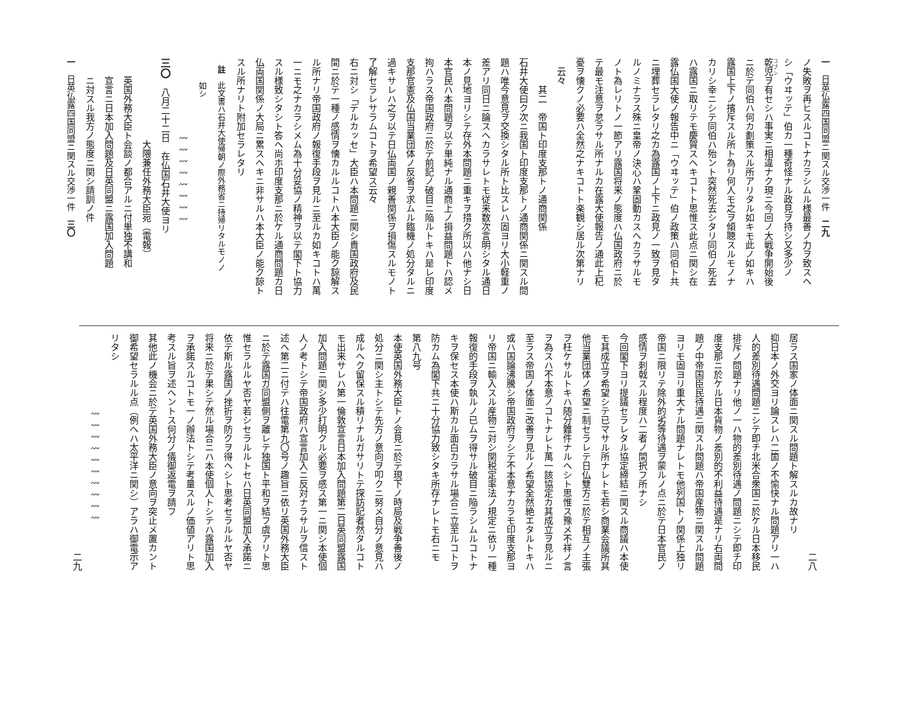一　日英仏露四国同盟ニ関スル交渉一件　二九
ノ失敗ヲ再ヒスルコトナカラシムル様最善ノ力ヲ致スヘ
シ「ウヰッテ」伯カ一種奇怪ナル政見ヲ持シ又多少ノ
乾児ヲ有セシハ事実ニ相違ナク現ニ今回ノ大戦争開始後
ニ於テ同伯ハ何カ劃策スル所アリタル如キモ此ノ如キハ
露国上下ノ擯斥スル所ト為リ何人モ之ヲ傾聴スルモノナ
カリシ幸ニシテ同伯ハ殆ント突然死去シタリ同伯ノ死去
ハ露国ニ取リテモ慶賀スヘキコトト思惟ス此点ニ関シ在
露仏国大使ノ報告中ニ「ウヰッテ」伯ノ政策ハ同伯ト共
ニ埋葬セラレタリ之カ為露国ノ上下ニ政見ノ一致ヲ見タ
ルノミナラス殊ニ皇帝ノ決心ハ鞏固動カスヘカラサルモ
ノト為レリトノ一節アリ露国将来ノ態度ハ仏国政府ニ於
テ最モ注意ヲ怠ラサル所ナルカ在露大使報告ノ通此上杞
憂ヲ懐クノ必要ハ全然之ナキコトト楽観シ居ル次第ナリ
云々
其二　帝国ト印度支那トノ通商関係
石井大使曰ク次ニ我国ト印度支那トノ通商関係ニ関スル問
題ハ唯今意見ヲ交換シタル所ト比スレハ固ヨリ大小軽重ノ
差アリ同日ニ論スヘカラサレトモ従来数次言明シタル通日
本ノ見地ヨリシテ存外本問題ニ重キヲ措ク所以ハ他ナシ日
本官民ハ本問題ヲ以テ単純ナル通商上ノ損益問題トハ認メ
拘ハラス帝国政府ニ於テ前記ノ破目ニ陥ルトキハ是レ印度
支那官憲及仏国当業団体ノ反省ヲ求ムル臨機ノ処分タルニ
過キサレハ之ヲ以テ日仏両国ノ親善関係ヲ損傷スルモノト
了解セラレサラムコトヲ希望ス云々
右ニ対シ「デルカッセ」大臣ハ本問題ニ関シ貴国政府及民
間ニ於テ一種ノ感情ヲ懐カルルコトハ本大臣ノ能ク諒解ス
ル所ナリ帝国政府ノ報復手段ヲ見ルニ至ルカ如キコトハ萬
一ニモ之ナカラシメム為十分妥協ノ精神ヲ以テ閣下ト協力
スル様致シタシト答ヘ尚ホ印度支那ニ於ケル通商問題カ日
仏両国関係ノ大局ニ累スヘキニ非サルハ本大臣ノ能ク諒ト
スル所ナリト附加セラレタリ
註　此文書ハ石井大使帰朝ノ際外務省ニ持帰リタルモノノ
　　如シ
〰〰〰〰〰〰〰〰
三〇　八月二十二日　在仏国石井大使ヨリ
　　　　　　　　　大隈兼任外務大臣宛（電報）
英国外務大臣ト会談ノ都合アルニ付単独不講和
宣言ニ日本加入問題及日英同盟ニ露国加入問題
ニ対スル我方ノ態度ニ関シ請訓ノ件
一　日英仏露四国同盟ニ関スル交渉一件　三〇
二八
居ラス国家ノ体面ニ関スル問題ト解スルカ故ナリ
抑日本ノ外交ヨリ論スレハ二箇ノ不愉快ナル問題アリ一ハ
人的差別待遇問題ニシテ即チ北米合衆国ニ於ケル日本移民
排斥ノ問題ナリ他ノ一ハ物的差別待遇ノ問題ニシテ即チ印
度支那ニ於ケル日本貨物ノ差別的不利益待遇是ナリ右両問
題ノ中帝国臣民待遇ニ関スル問題ハ帝国産物ニ関スル問題
ヨリモ固ヨリ重大ナル問題ナレトモ他列国トノ関係上独リ
帝国ニ限リテ除外的劣等待遇ヲ蒙ルノ点ニ於テ日本官民ノ
感情ヲ刺戟スル程度ハ二者ノ間択フ所ナシ
今回閣下ヨリ提議セラレタル協定締結ニ関スル商議ハ本使
モ其成立ヲ希望シテ已マサル所ナレトモ若シ商業会議所其
他当業団体ノ希望ニ制セラレテ日仏雙方ニ於テ相互ノ主張
ヲ枉ケサルトキハ随分難件ナルヘシト思惟ス豫メ不祥ノ言
ヲ為スハ不本意ノコトナレト萬一該協定カ其成立ヲ見ルニ
至ラス帝国ノ体面ニ改善ヲ見ルノ希望全然絶エタルトキハ
或ハ国論沸騰シ帝国政府ヲシテ不本意ナカラモ印度支那ヨ
リ帝国ニ輸入スル産物ニ対シ関税定率法ノ規定ニ依リ一種
報復的手段ヲ執ルノ已ムヲ得サル破目ニ陥ラシムルコトナ
キヲ保セス本使ハ斯カル面白カラサル場合ニ立至ルコトヲ
防カム為閣下共ニ十分協力致シタキ所存ナレトモ右ニモ
第八九号
本使英国外務大臣トノ会見ニ於テ現下ノ時局及戦争善後ノ
処分ニ関シ主トシテ先方ノ意向ヲ叩クニ努メ自分ノ意見ハ
成ルヘク留保スル積リナルガサリトテ探訪記者然タルコト
モ出来サレハ第一倫敦宣言日本加入問題第二日英同盟露国
加入問題ニ関シ多少打明クル必要ヲ感ス第一ニ関シ本使個
人ノ考トシテ帝国政府ハ宣言加入ニ反対ナラサルヲ信スト
述ヘ第二ニ付テハ往電第九〇号ノ趣旨ニ依リ英国外務大臣
ニ於テ露国ガ同盟側ヲ離レテ独国ト平和ヲ結フ虞アリト思
惟セラルルヤ否ヤ若シセラルルトセハ日英同盟加入承諾ニ
依テ斯ル露国ノ挫折ヲ防クヲ得ヘシト思考セラルルヤ否ヤ
将来ニ於テ果シテ然ル場合ニハ本使個人トシテハ露国加入
ヲ承諾スルコトモ一ノ辦法トシテ考量スルノ価値アリト思
考スル旨ヲ述ヘントス何分ノ儀御返電ヲ請フ
其他此ノ機会ニ於テ英国外務大臣ノ意向ヲ突止メ置カント
御希望セラルル点（例ヘハ太平洋ニ関シ）アラハ御電示ア
リタシ
〰〰〰〰〰〰〰〰〰〰
二九